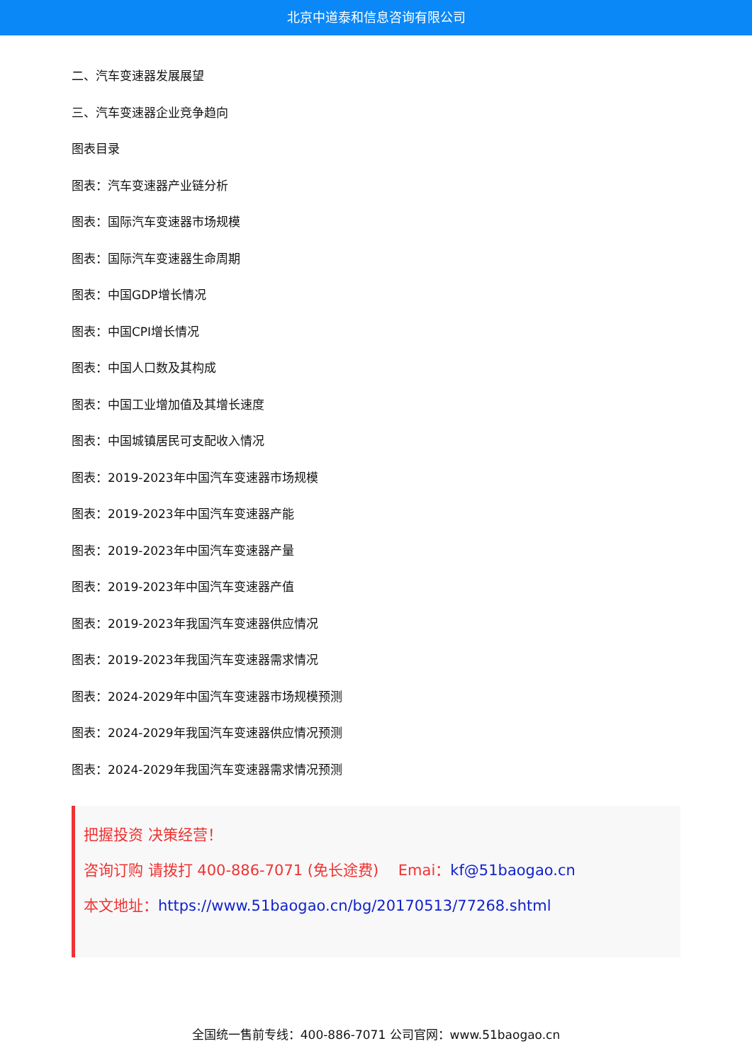北京中道泰和信息咨询有限公司
二、汽车变速器发展展望
三、汽车变速器企业竞争趋向
图表目录
图表：汽车变速器产业链分析
图表：国际汽车变速器市场规模
图表：国际汽车变速器生命周期
图表：中国GDP增长情况
图表：中国CPI增长情况
图表：中国人口数及其构成
图表：中国工业增加值及其增长速度
图表：中国城镇居民可支配收入情况
图表：2019-2023年中国汽车变速器市场规模
图表：2019-2023年中国汽车变速器产能
图表：2019-2023年中国汽车变速器产量
图表：2019-2023年中国汽车变速器产值
图表：2019-2023年我国汽车变速器供应情况
图表：2019-2023年我国汽车变速器需求情况
图表：2024-2029年中国汽车变速器市场规模预测
图表：2024-2029年我国汽车变速器供应情况预测
图表：2024-2029年我国汽车变速器需求情况预测
把握投资 决策经营！
咨询订购 请拨打 400-886-7071 (免长途费)　 Emai：kf@51baogao.cn
本文地址：https://www.51baogao.cn/bg/20170513/77268.shtml
全国统一售前专线：400-886-7071 公司官网：www.51baogao.cn